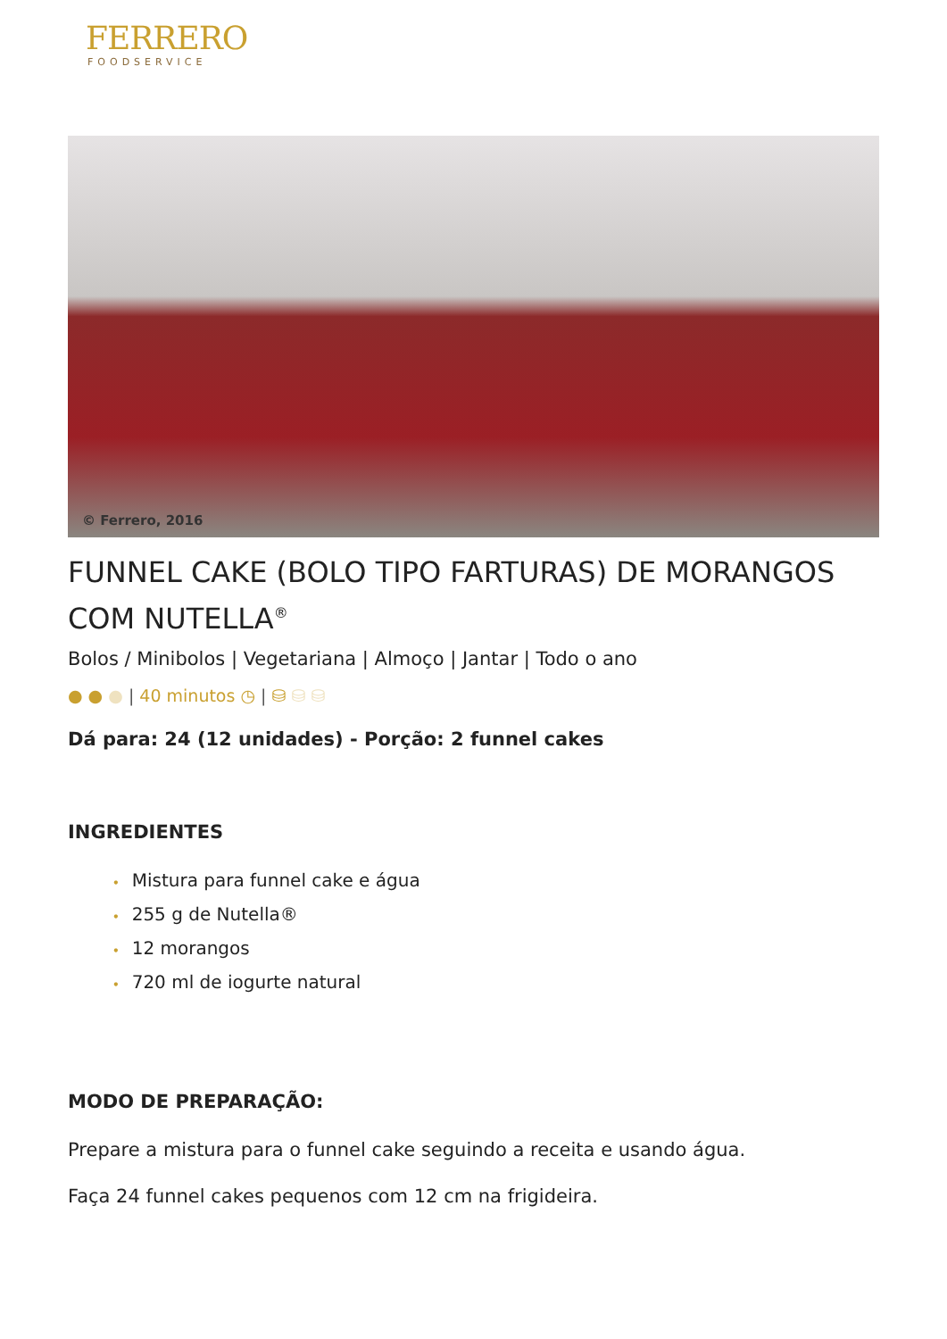FERRERO
FOODSERVICE
© Ferrero, 2016
FUNNEL CAKE (BOLO TIPO FARTURAS) DE MORANGOS COM NUTELLA<sup>®</sup>
Bolos / Minibolos | Vegetariana | Almoço | Jantar | Todo o ano
● ● ● | 40 minutos ◷ | ⛁ ⛁ ⛁
Dá para: 24 (12 unidades) - Porção: 2 funnel cakes
INGREDIENTES
• Mistura para funnel cake e água
• 255 g de Nutella®
• 12 morangos
• 720 ml de iogurte natural
MODO DE PREPARAÇÃO:
Prepare a mistura para o funnel cake seguindo a receita e usando água.
Faça 24 funnel cakes pequenos com 12 cm na frigideira.